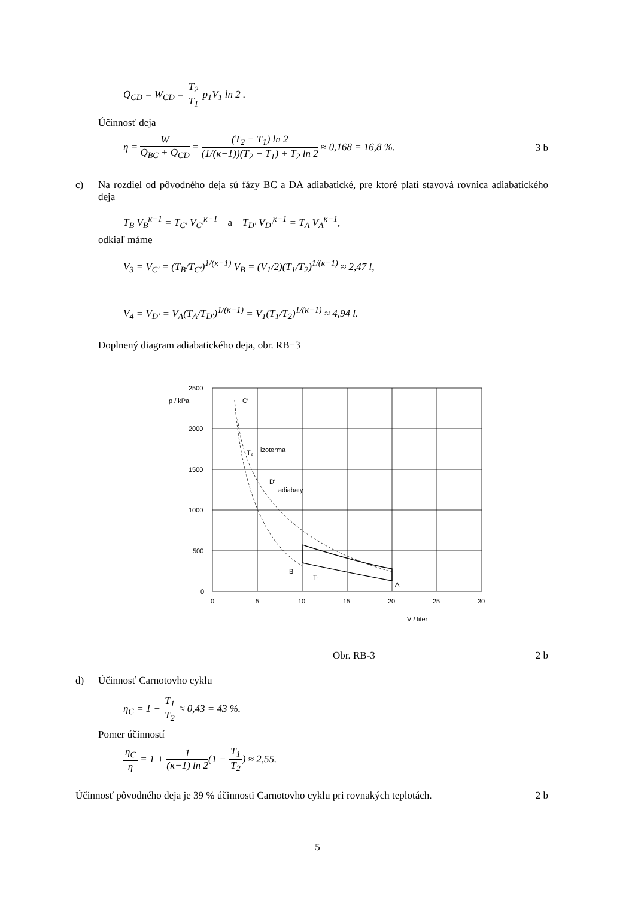Q<sub>CD</sub> = W<sub>CD</sub> = T<sub>2</sub> T<sub>1</sub> p<sub>1</sub>V<sub>1</sub> ln 2 .
Účinnosť deja
η = W Q<sub>BC</sub> + Q<sub>CD</sub> = (T<sub>2</sub> − T<sub>1</sub>) ln 2 (1/(κ−1))(T<sub>2</sub> − T<sub>1</sub>) + T<sub>2</sub> ln 2 ≈ 0,168 = 16,8 %.
3 b
c) Na rozdiel od pôvodného deja sú fázy BC a DA adiabatické, pre ktoré platí stavová rovnica adiabatického deja
T<sub>B</sub> V<sub>B</sub><sup>κ−1</sup> = T<sub>C′</sub> V<sub>C′</sub><sup>κ−1</sup> a T<sub>D′</sub> V<sub>D′</sub><sup>κ−1</sup> = T<sub>A</sub> V<sub>A</sub><sup>κ−1</sup>,
odkiaľ máme
V<sub>3</sub> = V<sub>C′</sub> = (T<sub>B</sub>/T<sub>C′</sub>)<sup>1/(κ−1)</sup> V<sub>B</sub> = (V<sub>1</sub>/2)(T<sub>1</sub>/T<sub>2</sub>)<sup>1/(κ−1)</sup> ≈ 2,47 l,
V<sub>4</sub> = V<sub>D′</sub> = V<sub>A</sub>(T<sub>A</sub>/T<sub>D′</sub>)<sup>1/(κ−1)</sup> = V<sub>1</sub>(T<sub>1</sub>/T<sub>2</sub>)<sup>1/(κ−1)</sup> ≈ 4,94 l.
Doplnený diagram adiabatického deja, obr. RB−3
2500
2000
1500
1000
500
0
0
5
10
15
20
25
30
p / kPa
C′
T₂
izoterma
D′
adiabaty
B
T₁
A
V / liter
Obr. RB-3 2 b
d) Účinnosť Carnotovho cyklu
η<sub>C</sub> = 1 − T<sub>1</sub> T<sub>2</sub> ≈ 0,43 = 43 %.
Pomer účinností
η<sub>C</sub> η = 1 + 1 (κ−1) ln 2(1 − T<sub>1</sub> T<sub>2</sub>) ≈ 2,55.
Účinnosť pôvodného deja je 39 % účinnosti Carnotovho cyklu pri rovnakých teplotách. 2 b
5